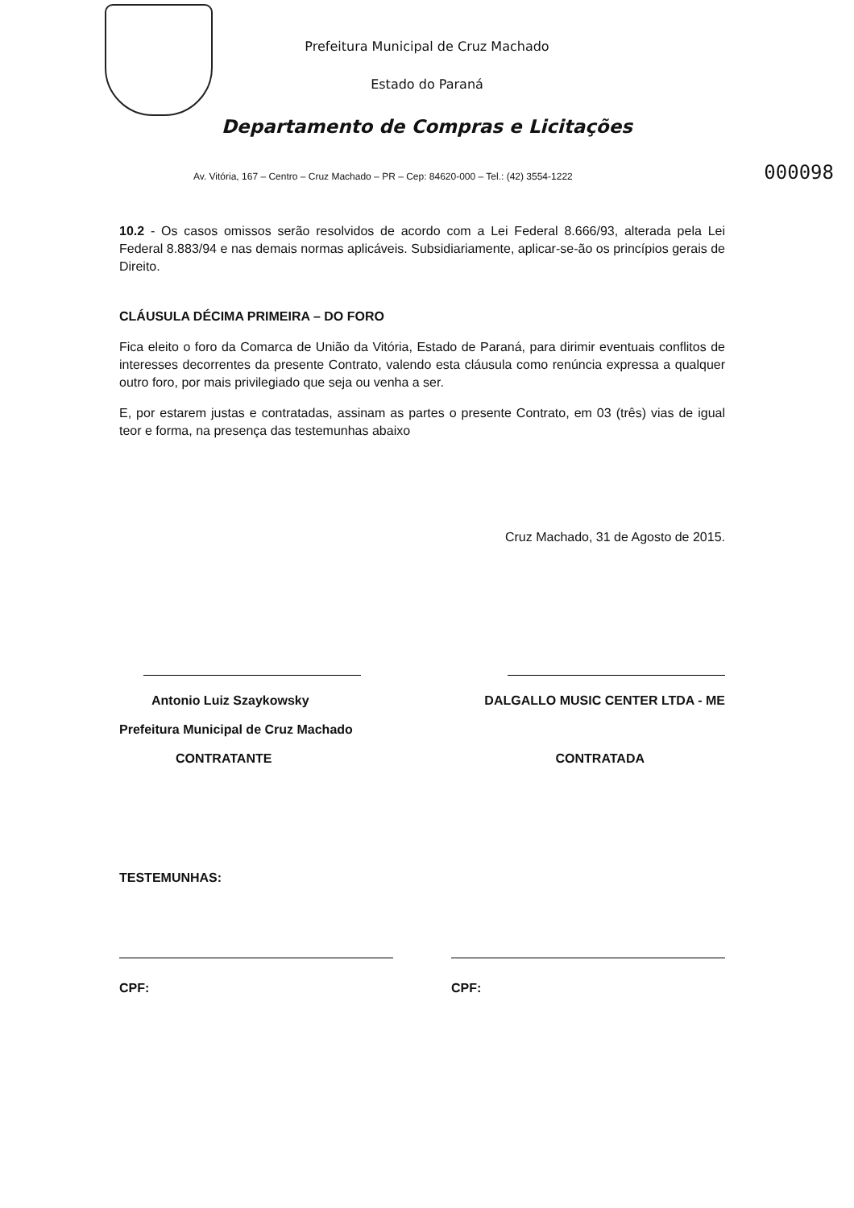Prefeitura Municipal de Cruz Machado
Estado do Paraná
Departamento de Compras e Licitações
Av. Vitória, 167 – Centro – Cruz Machado – PR – Cep: 84620-000 – Tel.: (42) 3554-1222 000098
10.2 - Os casos omissos serão resolvidos de acordo com a Lei Federal 8.666/93, alterada pela Lei Federal 8.883/94 e nas demais normas aplicáveis. Subsidiariamente, aplicar-se-ão os princípios gerais de Direito.
CLÁUSULA DÉCIMA PRIMEIRA – DO FORO
Fica eleito o foro da Comarca de União da Vitória, Estado de Paraná, para dirimir eventuais conflitos de interesses decorrentes da presente Contrato, valendo esta cláusula como renúncia expressa a qualquer outro foro, por mais privilegiado que seja ou venha a ser.
E, por estarem justas e contratadas, assinam as partes o presente Contrato, em 03 (três) vias de igual teor e forma, na presença das testemunhas abaixo
Cruz Machado, 31 de Agosto de 2015.
Antonio Luiz Szaykowsky DALGALLO MUSIC CENTER LTDA - ME
Prefeitura Municipal de Cruz Machado
CONTRATANTE CONTRATADA
TESTEMUNHAS:
CPF: CPF: